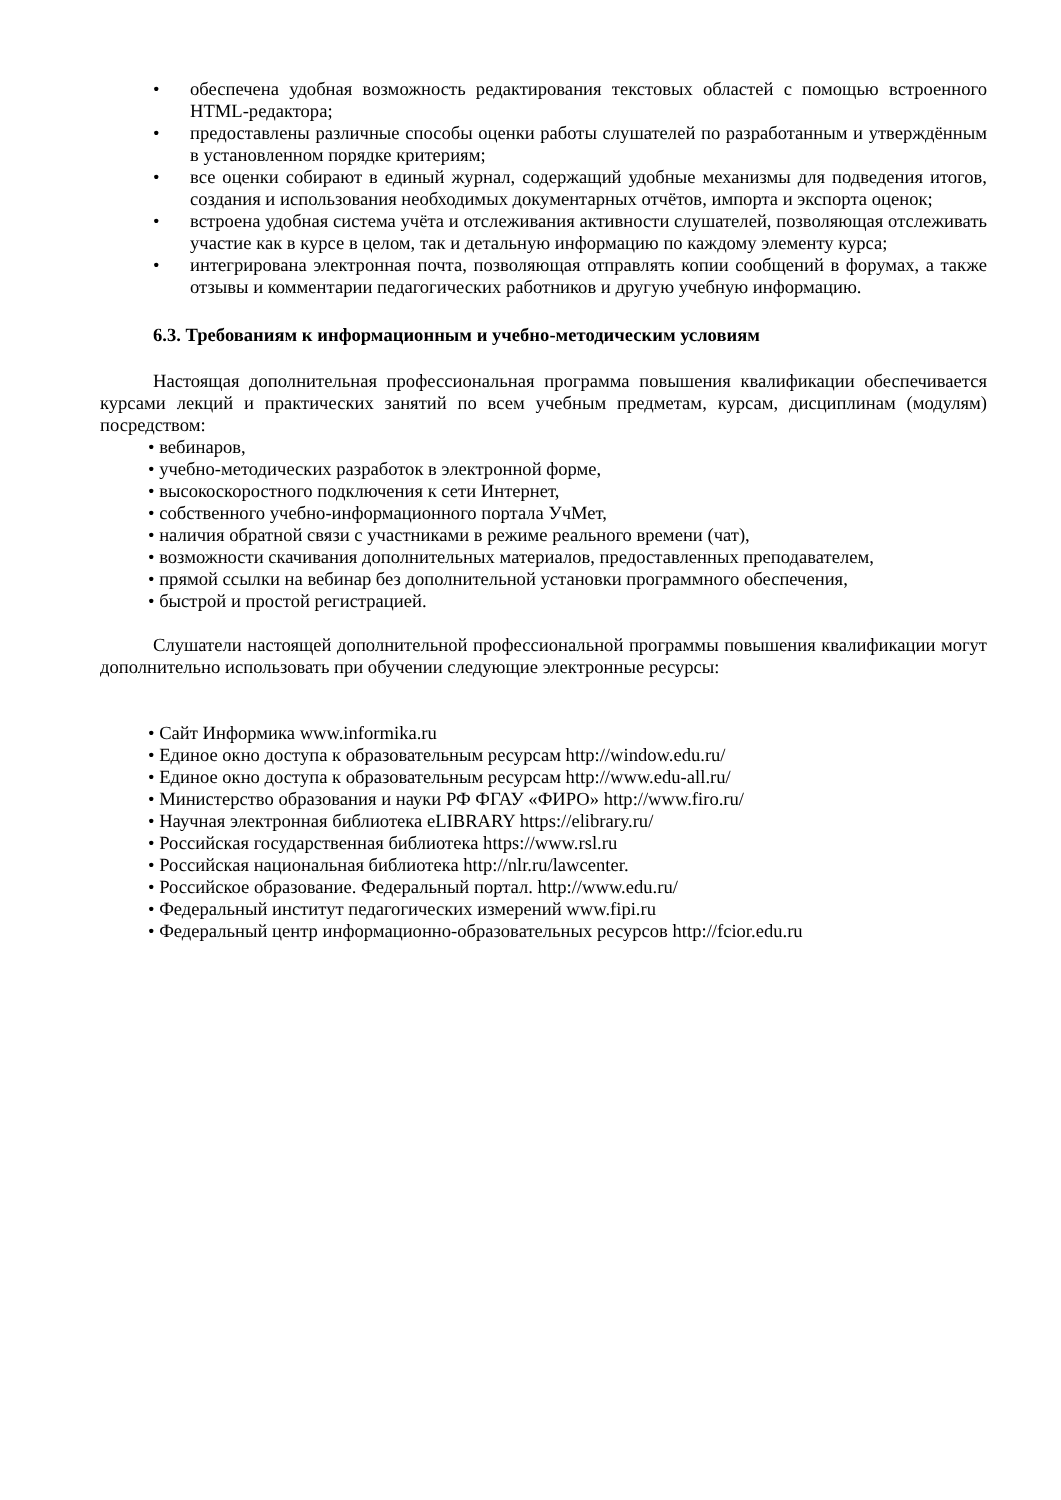• обеспечена удобная возможность редактирования текстовых областей с помощью встроенного HTML-редактора;
• предоставлены различные способы оценки работы слушателей по разработанным и утверждённым в установленном порядке критериям;
• все оценки собирают в единый журнал, содержащий удобные механизмы для подведения итогов, создания и использования необходимых документарных отчётов, импорта и экспорта оценок;
• встроена удобная система учёта и отслеживания активности слушателей, позволяющая отслеживать участие как в курсе в целом, так и детальную информацию по каждому элементу курса;
• интегрирована электронная почта, позволяющая отправлять копии сообщений в форумах, а также отзывы и комментарии педагогических работников и другую учебную информацию.
6.3. Требованиям к информационным и учебно-методическим условиям
Настоящая дополнительная профессиональная программа повышения квалификации обеспечивается курсами лекций и практических занятий по всем учебным предметам, курсам, дисциплинам (модулям) посредством:
• вебинаров,
• учебно-методических разработок в электронной форме,
• высокоскоростного подключения к сети Интернет,
• собственного учебно-информационного портала УчМет,
• наличия обратной связи с участниками в режиме реального времени (чат),
• возможности скачивания дополнительных материалов, предоставленных преподавателем,
• прямой ссылки на вебинар без дополнительной установки программного обеспечения,
• быстрой и простой регистрацией.
Слушатели настоящей дополнительной профессиональной программы повышения квалификации могут дополнительно использовать при обучении следующие электронные ресурсы:
• Сайт Информика www.informika.ru
• Единое окно доступа к образовательным ресурсам http://window.edu.ru/
• Единое окно доступа к образовательным ресурсам http://www.edu-all.ru/
• Министерство образования и науки РФ ФГАУ «ФИРО» http://www.firo.ru/
• Научная электронная библиотека eLIBRARY https://elibrary.ru/
• Российская государственная библиотека https://www.rsl.ru
• Российская национальная библиотека http://nlr.ru/lawcenter.
• Российское образование. Федеральный портал. http://www.edu.ru/
• Федеральный институт педагогических измерений www.fipi.ru
• Федеральный центр информационно-образовательных ресурсов http://fcior.edu.ru